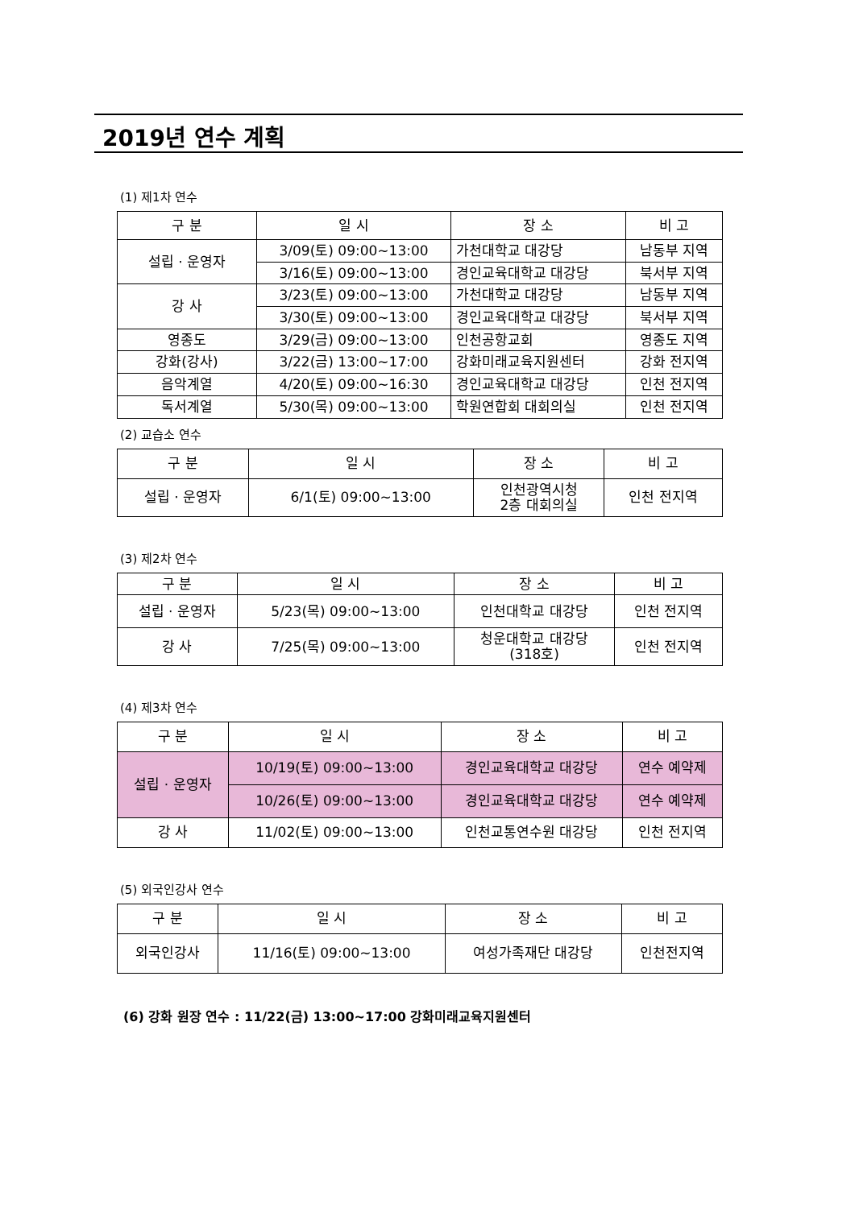2019년 연수 계획
(1) 제1차 연수
| 구 분 | 일 시 | 장 소 | 비 고 |
| --- | --- | --- | --- |
| 설립 · 운영자 | 3/09(토) 09:00~13:00 | 가천대학교 대강당 | 남동부 지역 |
| | 3/16(토) 09:00~13:00 | 경인교육대학교 대강당 | 북서부 지역 |
| 강 사 | 3/23(토) 09:00~13:00 | 가천대학교 대강당 | 남동부 지역 |
| | 3/30(토) 09:00~13:00 | 경인교육대학교 대강당 | 북서부 지역 |
| 영종도 | 3/29(금) 09:00~13:00 | 인천공항교회 | 영종도 지역 |
| 강화(강사) | 3/22(금) 13:00~17:00 | 강화미래교육지원센터 | 강화 전지역 |
| 음악계열 | 4/20(토) 09:00~16:30 | 경인교육대학교 대강당 | 인천 전지역 |
| 독서계열 | 5/30(목) 09:00~13:00 | 학원연합회 대회의실 | 인천 전지역 |
(2) 교습소 연수
| 구 분 | 일 시 | 장 소 | 비 고 |
| --- | --- | --- | --- |
| 설립 · 운영자 | 6/1(토) 09:00~13:00 | 인천광역시청 2층 대회의실 | 인천 전지역 |
(3) 제2차 연수
| 구 분 | 일 시 | 장 소 | 비 고 |
| --- | --- | --- | --- |
| 설립 · 운영자 | 5/23(목) 09:00~13:00 | 인천대학교 대강당 | 인천 전지역 |
| 강 사 | 7/25(목) 09:00~13:00 | 청운대학교 대강당 (318호) | 인천 전지역 |
(4) 제3차 연수
| 구 분 | 일 시 | 장 소 | 비 고 |
| --- | --- | --- | --- |
| 설립 · 운영자 | 10/19(토) 09:00~13:00 | 경인교육대학교 대강당 | 연수 예약제 |
| | 10/26(토) 09:00~13:00 | 경인교육대학교 대강당 | 연수 예약제 |
| 강 사 | 11/02(토) 09:00~13:00 | 인천교통연수원 대강당 | 인천 전지역 |
(5) 외국인강사 연수
| 구 분 | 일 시 | 장 소 | 비 고 |
| --- | --- | --- | --- |
| 외국인강사 | 11/16(토) 09:00~13:00 | 여성가족재단 대강당 | 인천전지역 |
(6) 강화 원장 연수 : 11/22(금) 13:00~17:00 강화미래교육지원센터